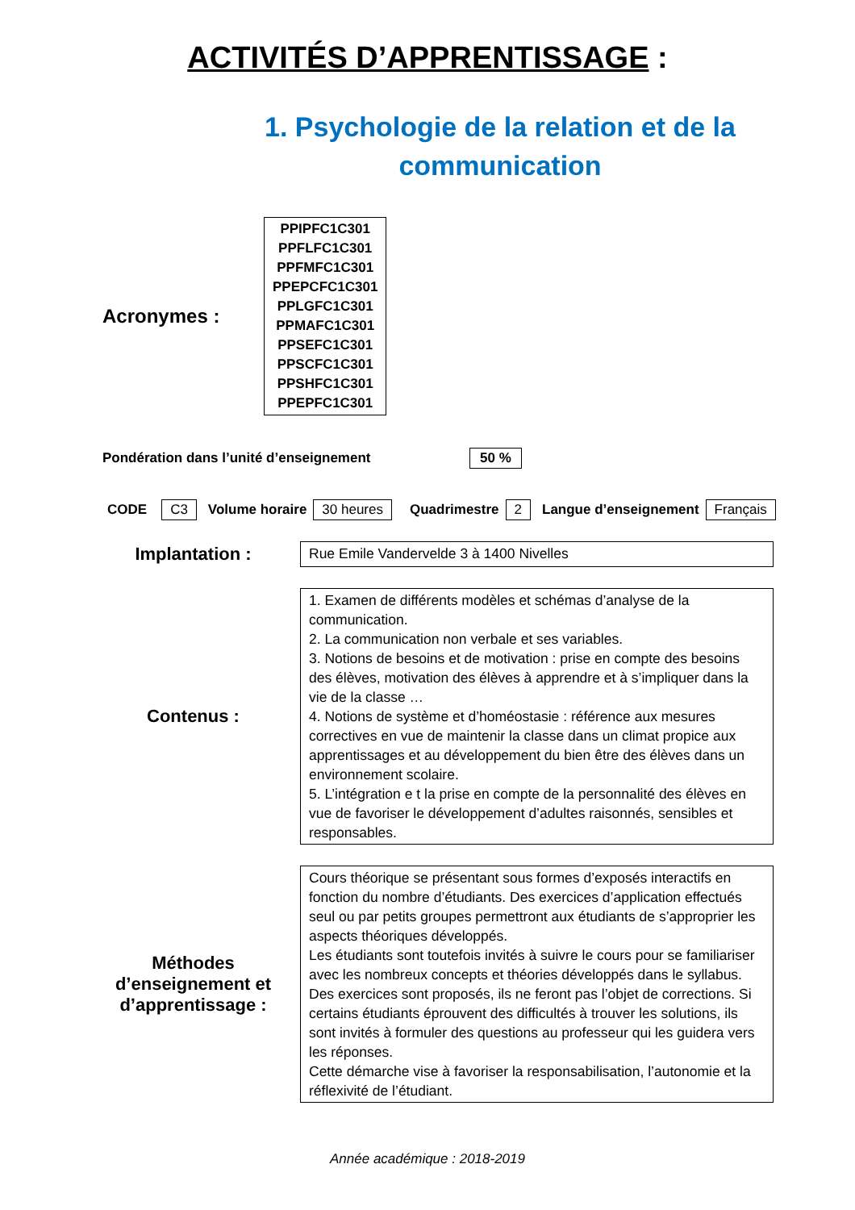ACTIVITÉS D’APPRENTISSAGE :
1. Psychologie de la relation et de la communication
Acronymes :
PPIPFC1C301
PPFLFC1C301
PPFMFC1C301
PPEPCFC1C301
PPLGFC1C301
PPMAFC1C301
PPSEFC1C301
PPSCFC1C301
PPSHFC1C301
PPEPFC1C301
Pondération dans l’unité d’enseignement 50 %
CODE C3 Volume horaire 30 heures Quadrimestre 2 Langue d’enseignement Français
Implantation :
Rue Emile Vandervelde 3 à 1400 Nivelles
Contenus :
1. Examen de différents modèles et schémas d’analyse de la communication.
2. La communication non verbale et ses variables.
3. Notions de besoins et de motivation : prise en compte des besoins des élèves, motivation des élèves à apprendre et à s’impliquer dans la vie de la classe …
4. Notions de système et d’homéostasie : référence aux mesures correctives en vue de maintenir la classe dans un climat propice aux apprentissages et au développement du bien être des élèves dans un environnement scolaire.
5. L’intégration e t la prise en compte de la personnalité des élèves en vue de favoriser le développement d’adultes raisonnés, sensibles et responsables.
Méthodes d’enseignement et d’apprentissage :
Cours théorique se présentant sous formes d’exposés interactifs en fonction du nombre d’étudiants. Des exercices d’application effectués seul ou par petits groupes permettront aux étudiants de s’approprier les aspects théoriques développés.
Les étudiants sont toutefois invités à suivre le cours pour se familiariser avec les nombreux concepts et théories développés dans le syllabus.
Des exercices sont proposés, ils ne feront pas l’objet de corrections. Si certains étudiants éprouvent des difficultés à trouver les solutions, ils sont invités à formuler des questions au professeur qui les guidera vers les réponses.
Cette démarche vise à favoriser la responsabilisation, l’autonomie et la réflexivité de l’étudiant.
Année académique : 2018-2019